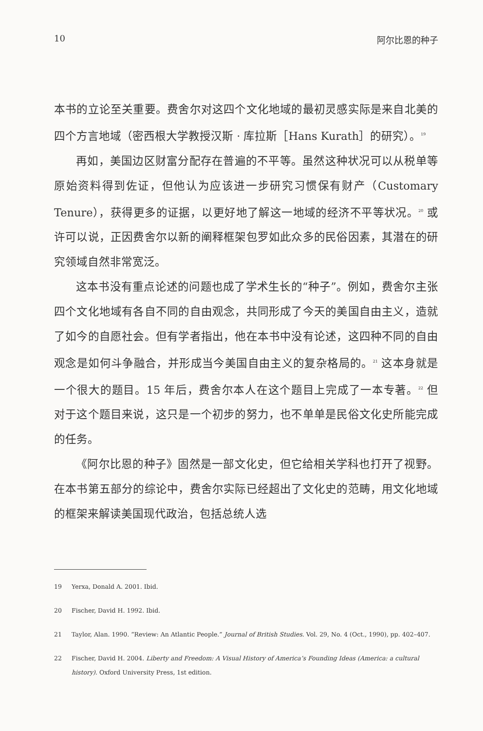10 阿尔比恩的种子
本书的立论至关重要。费舍尔对这四个文化地域的最初灵感实际是来自北美的四个方言地域（密西根大学教授汉斯 · 库拉斯［Hans Kurath］的研究）。<sup>19</sup>
再如，美国边区财富分配存在普遍的不平等。虽然这种状况可以从税单等原始资料得到佐证，但他认为应该进一步研究习惯保有财产（Customary Tenure），获得更多的证据，以更好地了解这一地域的经济不平等状况。<sup>20</sup> 或许可以说，正因费舍尔以新的阐释框架包罗如此众多的民俗因素，其潜在的研究领域自然非常宽泛。
这本书没有重点论述的问题也成了学术生长的“种子”。例如，费舍尔主张四个文化地域有各自不同的自由观念，共同形成了今天的美国自由主义，造就了如今的自愿社会。但有学者指出，他在本书中没有论述，这四种不同的自由观念是如何斗争融合，并形成当今美国自由主义的复杂格局的。<sup>21</sup> 这本身就是一个很大的题目。15 年后，费舍尔本人在这个题目上完成了一本专著。<sup>22</sup> 但对于这个题目来说，这只是一个初步的努力，也不单单是民俗文化史所能完成的任务。
《阿尔比恩的种子》固然是一部文化史，但它给相关学科也打开了视野。在本书第五部分的综论中，费舍尔实际已经超出了文化史的范畴，用文化地域的框架来解读美国现代政治，包括总统人选
19 Yerxa, Donald A. 2001. Ibid.
20 Fischer, David H. 1992. Ibid.
21 Taylor, Alan. 1990. “Review: An Atlantic People.” Journal of British Studies. Vol. 29, No. 4 (Oct., 1990), pp. 402–407.
22 Fischer, David H. 2004. Liberty and Freedom: A Visual History of America’s Founding Ideas (America: a cultural history). Oxford University Press, 1st edition.